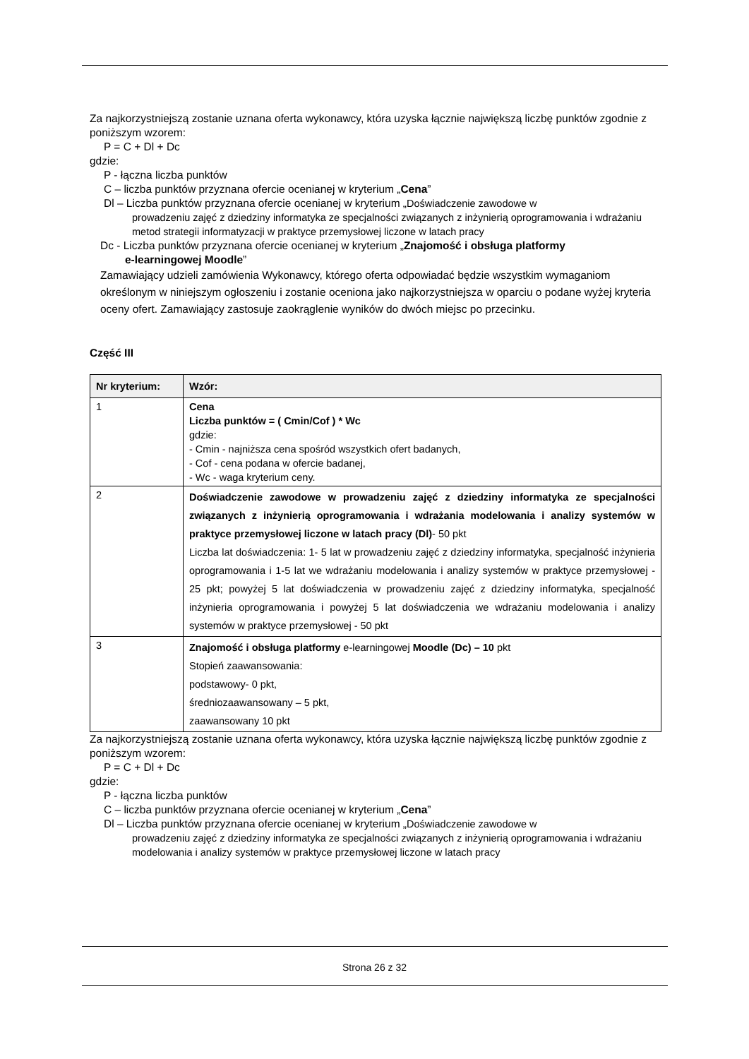Za najkorzystniejszą zostanie uznana oferta wykonawcy, która uzyska łącznie największą liczbę punktów zgodnie z poniższym wzorem:
P = C + Dl + Dc
gdzie:
P - łączna liczba punktów
C – liczba punktów przyznana ofercie ocenianej w kryterium „Cena”
Dl – Liczba punktów przyznana ofercie ocenianej w kryterium „Doświadczenie zawodowe w
prowadzeniu zajęć z dziedziny informatyka ze specjalności związanych z inżynierią oprogramowania i wdrażaniu metod strategii informatyzacji w praktyce przemysłowej liczone w latach pracy
Dc - Liczba punktów przyznana ofercie ocenianej w kryterium „Znajomość i obsługa platformy
e-learningowej Moodle”
Zamawiający udzieli zamówienia Wykonawcy, którego oferta odpowiadać będzie wszystkim wymaganiom określonym w niniejszym ogłoszeniu i zostanie oceniona jako najkorzystniejsza w oparciu o podane wyżej kryteria oceny ofert. Zamawiający zastosuje zaokrąglenie wyników do dwóch miejsc po przecinku.
Część III
| Nr kryterium: | Wzór: |
| --- | --- |
| 1 | Cena Liczba punktów = ( Cmin/Cof ) * Wc gdzie: - Cmin - najniższa cena spośród wszystkich ofert badanych, - Cof - cena podana w ofercie badanej, - Wc - waga kryterium ceny. |
| 2 | Doświadczenie zawodowe w prowadzeniu zajęć z dziedziny informatyka ze specjalności związanych z inżynierią oprogramowania i wdrażania modelowania i analizy systemów w praktyce przemysłowej liczone w latach pracy (Dl) - 50 pkt Liczba lat doświadczenia: 1- 5 lat w prowadzeniu zajęć z dziedziny informatyka, specjalność inżynieria oprogramowania i 1-5 lat we wdrażaniu modelowania i analizy systemów w praktyce przemysłowej - 25 pkt; powyżej 5 lat doświadczenia w prowadzeniu zajęć z dziedziny informatyka, specjalność inżynieria oprogramowania i powyżej 5 lat doświadczenia we wdrażaniu modelowania i analizy systemów w praktyce przemysłowej - 50 pkt |
| 3 | Znajomość i obsługa platformy e-learningowej Moodle (Dc) – 10 pkt Stopień zaawansowania: podstawowy- 0 pkt, średniozaawansowany – 5 pkt, zaawansowany 10 pkt |
Za najkorzystniejszą zostanie uznana oferta wykonawcy, która uzyska łącznie największą liczbę punktów zgodnie z poniższym wzorem:
P = C + Dl + Dc
gdzie:
P - łączna liczba punktów
C – liczba punktów przyznana ofercie ocenianej w kryterium „Cena”
Dl – Liczba punktów przyznana ofercie ocenianej w kryterium „Doświadczenie zawodowe w
prowadzeniu zajęć z dziedziny informatyka ze specjalności związanych z inżynierią oprogramowania i wdrażaniu modelowania i analizy systemów w praktyce przemysłowej liczone w latach pracy
Strona 26 z 32